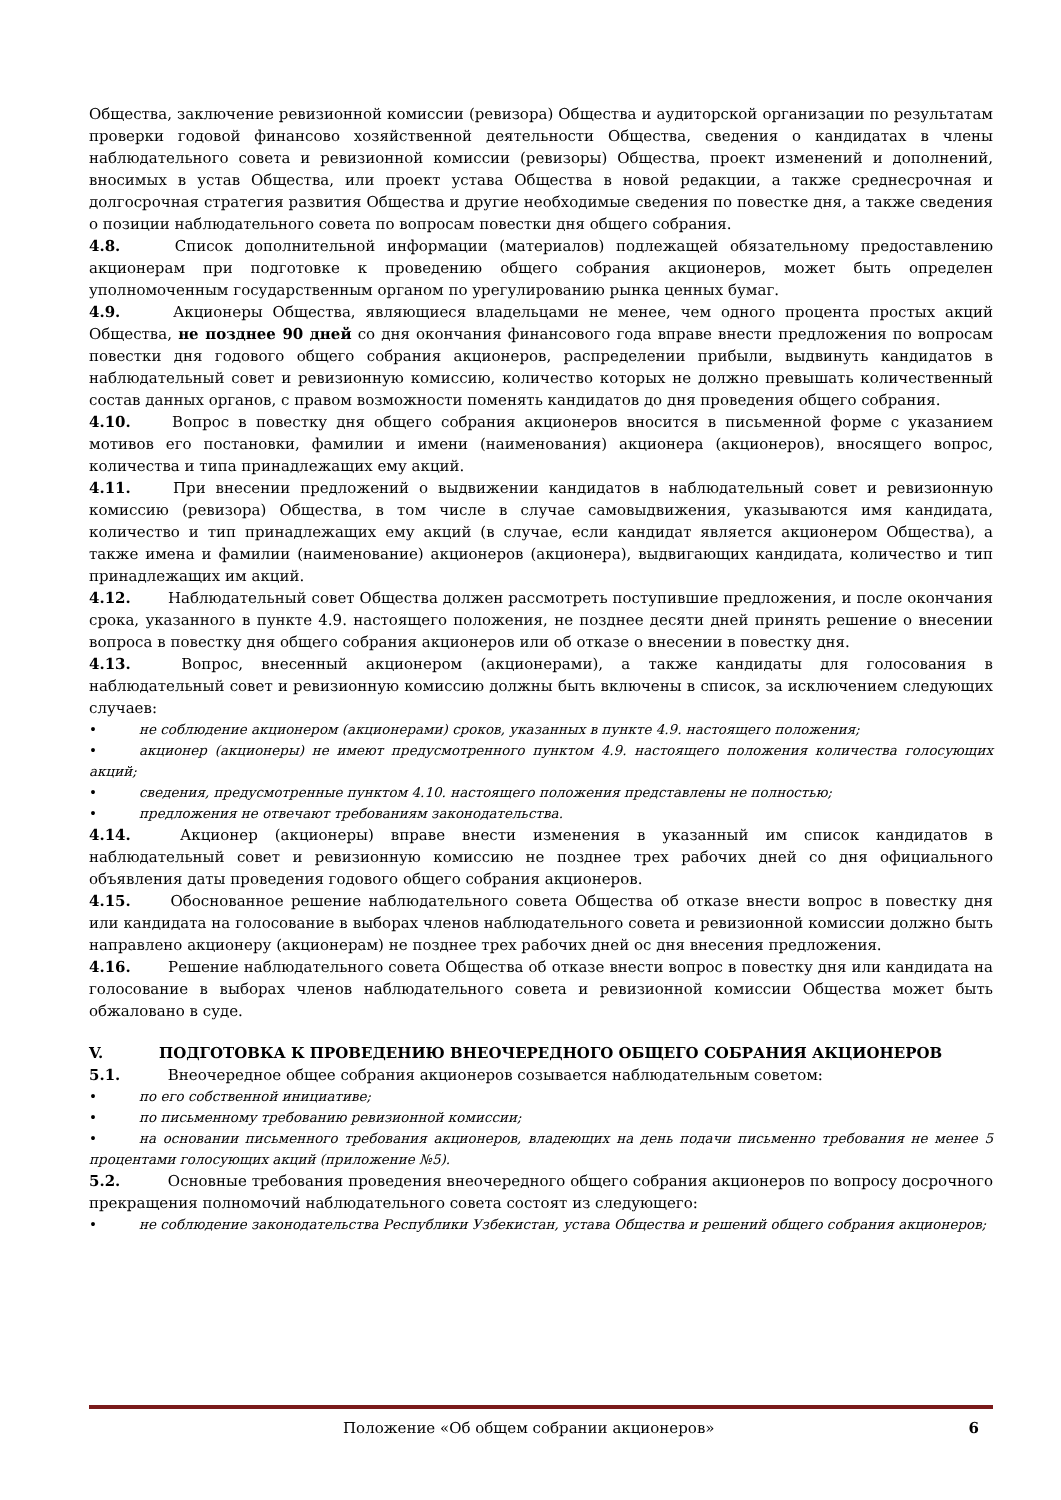Общества, заключение ревизионной комиссии (ревизора) Общества и аудиторской организации по результатам проверки годовой финансово хозяйственной деятельности Общества, сведения о кандидатах в члены наблюдательного совета и ревизионной комиссии (ревизоры) Общества, проект изменений и дополнений, вносимых в устав Общества, или проект устава Общества в новой редакции, а также среднесрочная и долгосрочная стратегия развития Общества и другие необходимые сведения по повестке дня, а также сведения о позиции наблюдательного совета по вопросам повестки дня общего собрания.
4.8. Список дополнительной информации (материалов) подлежащей обязательному предоставлению акционерам при подготовке к проведению общего собрания акционеров, может быть определен уполномоченным государственным органом по урегулированию рынка ценных бумаг.
4.9. Акционеры Общества, являющиеся владельцами не менее, чем одного процента простых акций Общества, не позднее 90 дней со дня окончания финансового года вправе внести предложения по вопросам повестки дня годового общего собрания акционеров, распределении прибыли, выдвинуть кандидатов в наблюдательный совет и ревизионную комиссию, количество которых не должно превышать количественный состав данных органов, с правом возможности поменять кандидатов до дня проведения общего собрания.
4.10. Вопрос в повестку дня общего собрания акционеров вносится в письменной форме с указанием мотивов его постановки, фамилии и имени (наименования) акционера (акционеров), вносящего вопрос, количества и типа принадлежащих ему акций.
4.11. При внесении предложений о выдвижении кандидатов в наблюдательный совет и ревизионную комиссию (ревизора) Общества, в том числе в случае самовыдвижения, указываются имя кандидата, количество и тип принадлежащих ему акций (в случае, если кандидат является акционером Общества), а также имена и фамилии (наименование) акционеров (акционера), выдвигающих кандидата, количество и тип принадлежащих им акций.
4.12. Наблюдательный совет Общества должен рассмотреть поступившие предложения, и после окончания срока, указанного в пункте 4.9. настоящего положения, не позднее десяти дней принять решение о внесении вопроса в повестку дня общего собрания акционеров или об отказе о внесении в повестку дня.
4.13. Вопрос, внесенный акционером (акционерами), а также кандидаты для голосования в наблюдательный совет и ревизионную комиссию должны быть включены в список, за исключением следующих случаев:
• не соблюдение акционером (акционерами) сроков, указанных в пункте 4.9. настоящего положения;
• акционер (акционеры) не имеют предусмотренного пунктом 4.9. настоящего положения количества голосующих акций;
• сведения, предусмотренные пунктом 4.10. настоящего положения представлены не полностью;
• предложения не отвечают требованиям законодательства.
4.14. Акционер (акционеры) вправе внести изменения в указанный им список кандидатов в наблюдательный совет и ревизионную комиссию не позднее трех рабочих дней со дня официального объявления даты проведения годового общего собрания акционеров.
4.15. Обоснованное решение наблюдательного совета Общества об отказе внести вопрос в повестку дня или кандидата на голосование в выборах членов наблюдательного совета и ревизионной комиссии должно быть направлено акционеру (акционерам) не позднее трех рабочих дней ос дня внесения предложения.
4.16. Решение наблюдательного совета Общества об отказе внести вопрос в повестку дня или кандидата на голосование в выборах членов наблюдательного совета и ревизионной комиссии Общества может быть обжаловано в суде.
V. ПОДГОТОВКА К ПРОВЕДЕНИЮ ВНЕОЧЕРЕДНОГО ОБЩЕГО СОБРАНИЯ АКЦИОНЕРОВ
5.1. Внеочередное общее собрания акционеров созывается наблюдательным советом:
• по его собственной инициативе;
• по письменному требованию ревизионной комиссии;
• на основании письменного требования акционеров, владеющих на день подачи письменно требования не менее 5 процентами голосующих акций (приложение №5).
5.2. Основные требования проведения внеочередного общего собрания акционеров по вопросу досрочного прекращения полномочий наблюдательного совета состоят из следующего:
• не соблюдение законодательства Республики Узбекистан, устава Общества и решений общего собрания акционеров;
Положение «Об общем собрании акционеров» 6